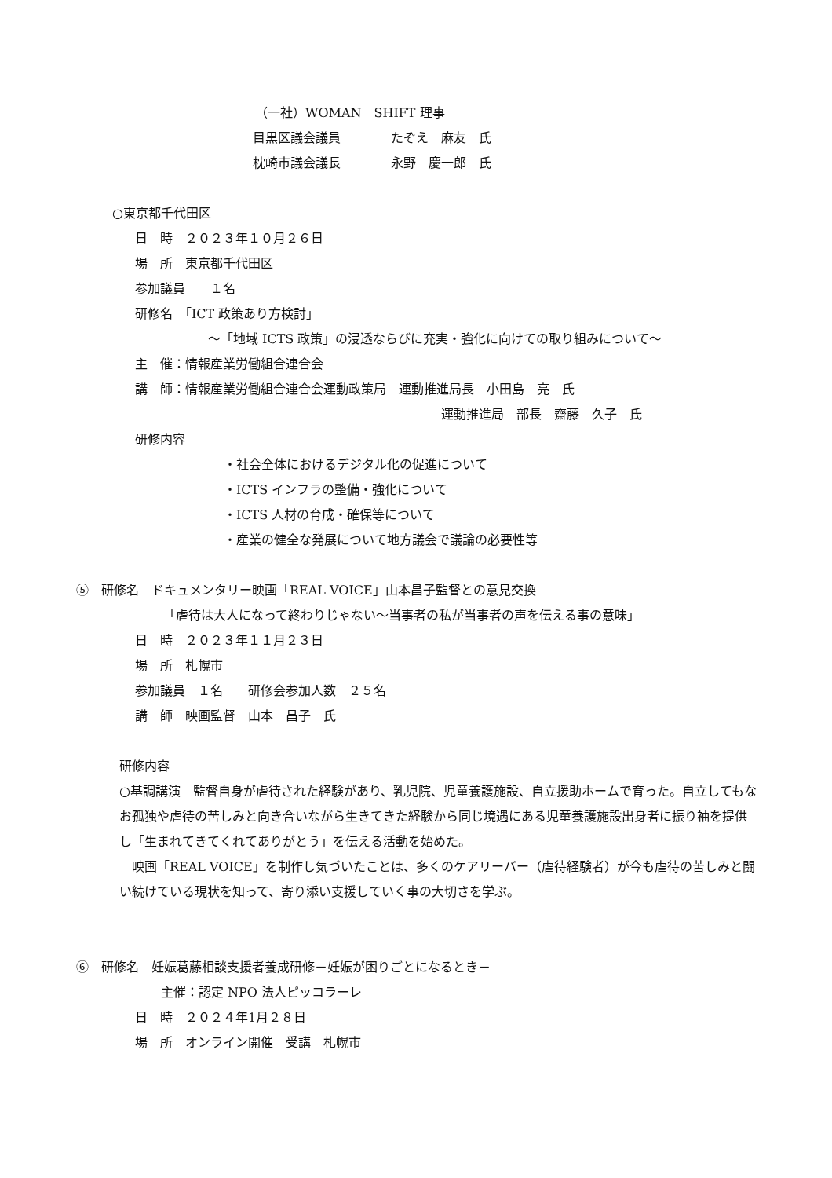（一社）WOMAN　SHIFT 理事
目黒区議会議員　　　　たぞえ　麻友　氏
枕崎市議会議長　　　　永野　慶一郎　氏
○東京都千代田区
日　時　２０２３年１０月２６日
場　所　東京都千代田区
参加議員　　１名
研修名　「ICT 政策あり方検討」
～「地域 ICTS 政策」の浸透ならびに充実・強化に向けての取り組みについて～
主　催：情報産業労働組合連合会
講　師：情報産業労働組合連合会運動政策局　運動推進局長　小田島　亮　氏
運動推進局　部長　齋藤　久子　氏
研修内容
・社会全体におけるデジタル化の促進について
・ICTS インフラの整備・強化について
・ICTS 人材の育成・確保等について
・産業の健全な発展について地方議会で議論の必要性等
⑤　研修名　ドキュメンタリー映画「REAL VOICE」山本昌子監督との意見交換
「虐待は大人になって終わりじゃない～当事者の私が当事者の声を伝える事の意味」
日　時　２０２３年１１月２３日
場　所　札幌市
参加議員　１名　　研修会参加人数　２５名
講　師　映画監督　山本　昌子　氏
研修内容
○基調講演　監督自身が虐待された経験があり、乳児院、児童養護施設、自立援助ホームで育った。自立してもなお孤独や虐待の苦しみと向き合いながら生きてきた経験から同じ境遇にある児童養護施設出身者に振り袖を提供し「生まれてきてくれてありがとう」を伝える活動を始めた。
　映画「REAL VOICE」を制作し気づいたことは、多くのケアリーバー（虐待経験者）が今も虐待の苦しみと闘い続けている現状を知って、寄り添い支援していく事の大切さを学ぶ。
⑥　研修名　妊娠葛藤相談支援者養成研修－妊娠が困りごとになるとき－
主催：認定 NPO 法人ピッコラーレ
日　時　２０２４年1月２８日
場　所　オンライン開催　受講　札幌市